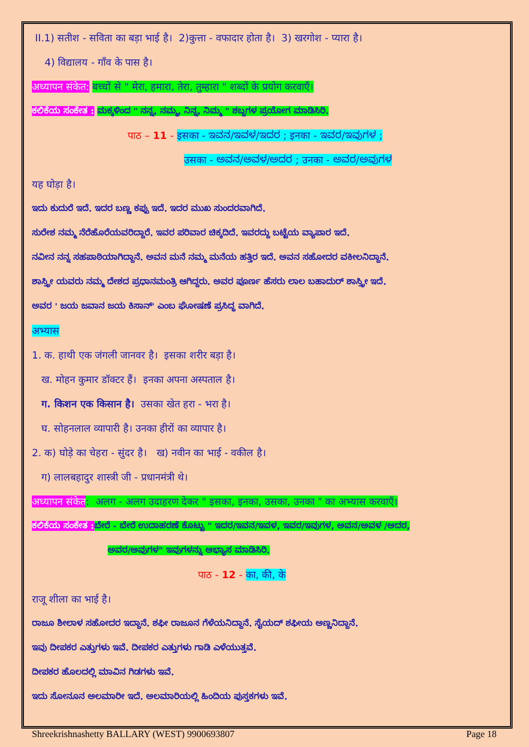II.1) सतीश - सविता का बड़ा भाई है। 2)कुत्ता - वफादार होता है। 3) खरगोश - प्यारा है।
4) विद्यालय - गाँव के पास है।
अध्यापन संकेत: बच्चों से " मेरा, हमारा, तेरा, तुम्हारा " शब्दों के प्रयोग करवाएँ।
ಕಲಿಕೆಯ ಸಂಕೇತ : ಮಕ್ಕಳಿಂದ " ನನ್ನ, ನಮ್ಮ, ನಿನ್ನ, ನಿಮ್ಮ " ಶಬ್ದಗಳ ಪ್ರಯೋಗ ಮಾಡಿಸಿರಿ.
पाठ – 11 - इसका - ಇವನ/ಇವಳ/ಇದರ ; इनका - ಇವರ/ಇವುಗಳ ;
उसका - ಅವನ/ಅವಳ/ಅದರ ; उनका - ಅವರ/ಅವುಗಳ
यह घोड़ा है।
ಇದು ಕುದುರೆ ಇದೆ. ಇದರ ಬಣ್ಣ ಕಪ್ಪು ಇದೆ. ಇದರ ಮುಖ ಸುಂದರವಾಗಿದೆ.
ಸುರೇಶ ನಮ್ಮ ನೆರೆಹೊರೆಯವರಿದ್ದಾರೆ. ಇವರ ಪರಿವಾರ ಚಿಕ್ಕದಿದೆ. ಇವರದ್ದು ಬಟ್ಟೆಯ ವ್ಯಾಪಾರ ಇದೆ.
ನವೀನ ನನ್ನ ಸಹಪಾಠಿಯಾಗಿದ್ದಾನೆ. ಅವನ ಮನೆ ನಮ್ಮ ಮನೆಯ ಹತ್ತಿರ ಇದೆ. ಅವನ ಸಹೋದರ ವಕೀಲನಿದ್ದಾನೆ.
ಶಾಸ್ತ್ರೀ ಯವರು ನಮ್ಮ ದೇಶದ ಪ್ರಧಾನಮಂತ್ರಿ ಆಗಿದ್ದರು. ಅವರ ಪೂರ್ಣ ಹೆಸರು ಲಾಲ ಬಹಾದುರ್ ಶಾಸ್ತ್ರೀ ಇದೆ.
ಅವರ ' ಜಯ ಜವಾನ ಜಯ ಕಿಸಾನ್' ಎಂಬ ಘೋಷಣೆ ಪ್ರಸಿದ್ಧ ವಾಗಿದೆ.
अभ्यास
1. क. हाथी एक जंगली जानवर है। इसका शरीर बड़ा है।
ख. मोहन कुमार डॉक्टर हैं। इनका अपना अस्पताल है।
ग. किशन एक किसान है। उसका खेत हरा - भरा है।
घ. सोहनलाल व्यापारी है। उनका हीरों का व्यापार है।
2. क) घोड़े का चेहरा - सुंदर है। ख) नवीन का भाई - वकील है।
ग) लालबहादुर शास्त्री जी - प्रधानमंत्री थे।
अध्यापन संकेत: अलग - अलग उदाहरण देकर " इसका, इनका, उसका, उनका " का अभ्यास करवाएँ।
ಕಲಿಕೆಯ ಸಂಕೇತ : ಬೇರೆ - ಬೇರೆ ಉದಾಹರಣೆ ಕೊಟ್ಟು " ಇದರ/ಇವನ/ಇವಳ, ಇವರ/ಇವುಗಳ, ಅವನ/ಅವಳ /ಅದರ,
ಅವರ/ಅವುಗಳ" ಇವುಗಳನ್ನು ಅಭ್ಯಾಸ ಮಾಡಿಸಿರಿ.
पाठ - 12 - का, की, के
राजू शीला का भाई है।
ರಾಜೂ ಶೀಲಾಳ ಸಹೋದರ ಇದ್ದಾನೆ. ಶಫೀ ರಾಜೂನ ಗೆಳೆಯನಿದ್ದಾನೆ. ಸೈಯದ್ ಶಫೀಯ ಅಣ್ಣನಿದ್ದಾನೆ.
ಇವು ದೀಪಕರ ಎತ್ತುಗಳು ಇವೆ. ದೀಪಕರ ಎತ್ತುಗಳು ಗಾಡಿ ಎಳೆಯುತ್ತವೆ.
ದೀಪಕರ ಹೊಲದಲ್ಲಿ ಮಾವಿನ ಗಿಡಗಳು ಇವೆ.
ಇದು ಸೋನೂನ ಅಲಮಾರೀ ಇದೆ. ಅಲಮಾರಿಯಲ್ಲಿ ಹಿಂದಿಯ ಪುಸ್ತಕಗಳು ಇವೆ.
Shreekrishnashetty BALLARY (WEST) 9900693807 Page 18